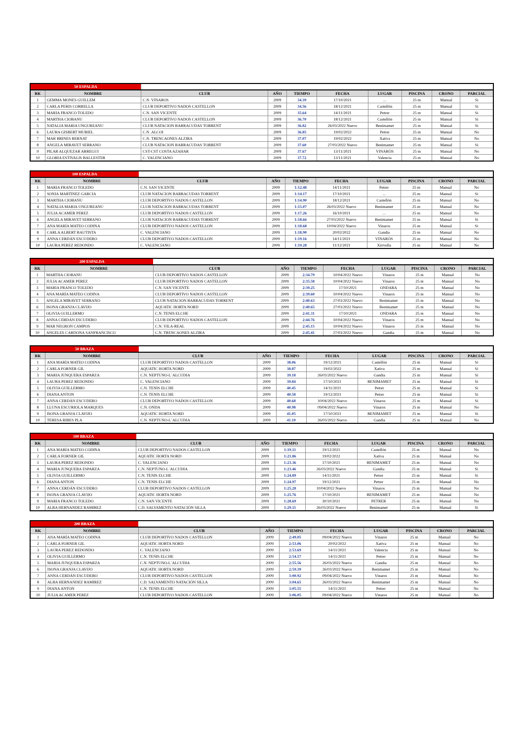| 50 ESPALDA | | | | | | | | | |
| RK | NOMBRE | CLUB | AÑO | TIEMPO | FECHA | LUGAR | PISCINA | CRONO | PARCIAL |
| 1 | GEMMA MONES GUILLEM | C.N. VINAROS | 2009 | 34.39 | 17/10/2021 | ... | 25 m | Manual | Si |
| 2 | CARLA PERIS CORBELLA | CLUB DEPORTIVO NADOS CASTELLON | 2009 | 34.56 | 18/12/2021 | Castellón | 25 m | Manual | Si |
| 3 | MARIA FRANCO TOLEDO | C.N. SAN VICENTE | 2009 | 35.64 | 14/11/2021 | Petrer | 25 m | Manual | Si |
| 4 | MARTHA CIOBANU | CLUB DEPORTIVO NADOS CASTELLON | 2009 | 36.70 | 18/12/2021 | Castellón | 25 m | Manual | Si |
| 5 | NATALIA MARIA UNGUREANU | CLUB NATACION BARRACUDAS TORRENT | 2009 | 36.82 | 26/03/2022 Nuevo | Benimamet | 25 m | Manual | Si |
| 6 | LAURA GISBERT MURIEL | C.N .ALCOI | 2009 | 36.85 | 19/02/2022 | Petrer | 25 m | Manual | No |
| 7 | MAR BRINES BERNAT | C.N. TRENCAONES ALZIRA | 2009 | 37.07 | 19/02/2022 | Xativa | 25 m | Manual | No |
| 8 | ANGELA MIRAVET SERRANO | CLUB NATACION BARRACUDAS TORRENT | 2009 | 37.60 | 27/03/2022 Nuevo | Benimamet | 25 m | Manual | Si |
| 9 | PILAR ALQUEZAR ARREGUI | CST-CST COSTA AZAHAR | 2009 | 37.67 | 13/11/2021 | VINARÒS | 25 m | Manual | No |
| 10 | GLORIA ESTIVALIS BALLESTER | C. VALENCIANO | 2009 | 37.72 | 13/11/2021 | Valencia | 25 m | Manual | No |
| 100 ESPALDA | | | | | | | | | |
| RK | NOMBRE | CLUB | AÑO | TIEMPO | FECHA | LUGAR | PISCINA | CRONO | PARCIAL |
| 1 | MARIA FRANCO TOLEDO | C.N. SAN VICENTE | 2009 | 1:12.48 | 14/11/2021 | Petrer | 25 m | Manual | No |
| 2 | SONIA MARTINEZ GARCIA | CLUB NATACION BARRACUDAS TORRENT | 2009 | 1:14.17 | 17/10/2021 | ... | 25 m | Manual | Si |
| 3 | MARTHA CIOBANU | CLUB DEPORTIVO NADOS CASTELLON | 2009 | 1:14.90 | 18/12/2021 | Castellón | 25 m | Manual | No |
| 4 | NATALIA MARIA UNGUREANU | CLUB NATACION BARRACUDAS TORRENT | 2009 | 1:15.07 | 26/03/2022 Nuevo | Benimamet | 25 m | Manual | No |
| 5 | JULIA ACAMER PEREZ | CLUB DEPORTIVO NADOS CASTELLON | 2009 | 1:17.26 | 16/10/2021 | ... | 25 m | Manual | No |
| 6 | ANGELA MIRAVET SERRANO | CLUB NATACION BARRACUDAS TORRENT | 2009 | 1:18.66 | 27/03/2022 Nuevo | Benimamet | 25 m | Manual | Si |
| 7 | ANA MARÍA MATEO CODINA | CLUB DEPORTIVO NADOS CASTELLON | 2009 | 1:18.68 | 10/04/2022 Nuevo | Vinaros | 25 m | Manual | Si |
| 8 | CARLA ALBERT BAUTISTA | C. VALENCIANO | 2009 | 1:18.90 | 20/02/2022 | Gandia | 25 m | Manual | No |
| 9 | ANNA CERDÁN ESCUDERO | CLUB DEPORTIVO NADOS CASTELLON | 2009 | 1:19.16 | 14/11/2021 | VINARÒS | 25 m | Manual | No |
| 10 | LAURA PEREZ REDONDO | C. VALENCIANO | 2009 | 1:19.28 | 11/12/2021 | Xirivella | 25 m | Manual | No |
| 200 ESPALDA | | | | | | | | | |
| RK | NOMBRE | CLUB | AÑO | TIEMPO | FECHA | LUGAR | PISCINA | CRONO | PARCIAL |
| 1 | MARTHA CIOBANU | CLUB DEPORTIVO NADOS CASTELLON | 2009 | 2:34.79 | 10/04/2022 Nuevo | Vinaros | 25 m | Manual | No |
| 2 | JULIA ACAMER PEREZ | CLUB DEPORTIVO NADOS CASTELLON | 2009 | 2:35.58 | 10/04/2022 Nuevo | Vinaros | 25 m | Manual | No |
| 3 | MARIA FRANCO TOLEDO | C.N. SAN VICENTE | 2009 | 2:39.25 | 17/10/2021 | ONDARA | 25 m | Manual | No |
| 4 | ANA MARÍA MATEO CODINA | CLUB DEPORTIVO NADOS CASTELLON | 2009 | 2:39.60 | 10/04/2022 Nuevo | Vinaros | 25 m | Manual | No |
| 5 | ANGELA MIRAVET SERRANO | CLUB NATACION BARRACUDAS TORRENT | 2009 | 2:40.63 | 27/03/2022 Nuevo | Benimamet | 25 m | Manual | No |
| 6 | ISONA GRANJA CLAVIJO | AQUATIC HORTA NORD | 2009 | 2:40.65 | 27/03/2022 Nuevo | Benimamet | 25 m | Manual | No |
| 7 | OLIVIA GUILLERMO | C.N. TENIS ELCHE | 2009 | 2:41.31 | 17/10/2021 | ONDARA | 25 m | Manual | No |
| 8 | ANNA CERDÁN ESCUDERO | CLUB DEPORTIVO NADOS CASTELLON | 2009 | 2:44.76 | 10/04/2022 Nuevo | Vinaros | 25 m | Manual | No |
| 9 | MAR NEGRON CAMPOS | C.N. VILA-REAL | 2009 | 2:45.15 | 10/04/2022 Nuevo | Vinaros | 25 m | Manual | No |
| 10 | ANGELES CARDONA SANFRANCISCO | C.N. TRENCAONES ALZIRA | 2009 | 2:45.41 | 27/03/2022 Nuevo | Gandia | 25 m | Manual | No |
| 50 BRAZA | | | | | | | | | |
| RK | NOMBRE | CLUB | AÑO | TIEMPO | FECHA | LUGAR | PISCINA | CRONO | PARCIAL |
| 1 | ANA MARÍA MATEO CODINA | CLUB DEPORTIVO NADOS CASTELLON | 2009 | 38.06 | 19/12/2021 | Castellón | 25 m | Manual | Si |
| 2 | CARLA FORNER GIL | AQUATIC HORTA NORD | 2009 | 38.87 | 19/02/2022 | Xativa | 25 m | Manual | Si |
| 3 | MARIA JUNQUERA ESPARZA | C.N. NEPTUNO-L´ALCUDIA | 2009 | 39.18 | 26/03/2022 Nuevo | Gandia | 25 m | Manual | Si |
| 4 | LAURA PEREZ REDONDO | C. VALENCIANO | 2009 | 39.84 | 17/10/2021 | BENIMAMET | 25 m | Manual | Si |
| 5 | OLIVIA GUILLERMO | C.N. TENIS ELCHE | 2009 | 40.45 | 14/11/2021 | Petrer | 25 m | Manual | Si |
| 6 | DIANA ANTON | C.N. TENIS ELCHE | 2009 | 40.58 | 19/12/2021 | Petrer | 25 m | Manual | Si |
| 7 | ANNA CERDÁN ESCUDERO | CLUB DEPORTIVO NADOS CASTELLON | 2009 | 40.68 | 10/04/2022 Nuevo | Vinaros | 25 m | Manual | Si |
| 8 | LLUNA ESCURIOLA MARQUES | C.N. ONDA | 2009 | 40.98 | 09/04/2022 Nuevo | Vinaros | 25 m | Manual | No |
| 9 | ISONA GRANJA CLAVIJO | AQUATIC HORTA NORD | 2009 | 41.05 | 17/10/2021 | BENIMAMET | 25 m | Manual | Si |
| 10 | TERESA RIBES PLA | C.N. NEPTUNO-L´ALCUDIA | 2009 | 41.10 | 26/03/2022 Nuevo | Gandia | 25 m | Manual | No |
| 100 BRAZA | | | | | | | | | |
| RK | NOMBRE | CLUB | AÑO | TIEMPO | FECHA | LUGAR | PISCINA | CRONO | PARCIAL |
| 1 | ANA MARÍA MATEO CODINA | CLUB DEPORTIVO NADOS CASTELLON | 2009 | 1:19.11 | 19/12/2021 | Castellón | 25 m | Manual | No |
| 2 | CARLA FORNER GIL | AQUATIC HORTA NORD | 2009 | 1:21.86 | 19/02/2022 | Xativa | 25 m | Manual | No |
| 3 | LAURA PEREZ REDONDO | C. VALENCIANO | 2009 | 1:23.36 | 17/10/2021 | BENIMAMET | 25 m | Manual | No |
| 4 | MARIA JUNQUERA ESPARZA | C.N. NEPTUNO-L´ALCUDIA | 2009 | 1:23.46 | 26/03/2022 Nuevo | Gandia | 25 m | Manual | Si |
| 5 | OLIVIA GUILLERMO | C.N. TENIS ELCHE | 2009 | 1:24.89 | 14/11/2021 | Petrer | 25 m | Manual | Si |
| 6 | DIANA ANTON | C.N. TENIS ELCHE | 2009 | 1:24.97 | 19/12/2021 | Petrer | 25 m | Manual | No |
| 7 | ANNA CERDÁN ESCUDERO | CLUB DEPORTIVO NADOS CASTELLON | 2009 | 1:25.28 | 10/04/2022 Nuevo | Vinaros | 25 m | Manual | No |
| 8 | ISONA GRANJA CLAVIJO | AQUATIC HORTA NORD | 2009 | 1:25.76 | 17/10/2021 | BENIMAMET | 25 m | Manual | No |
| 9 | MARIA FRANCO TOLEDO | C.N. SAN VICENTE | 2009 | 1:28.69 | 30/10/2021 | PETRER | 25 m | Manual | No |
| 10 | ALBA HERNANDEZ RAMIREZ | C.D. SALVAMENTO NATACIÓN SILLA | 2009 | 1:29.11 | 26/03/2022 Nuevo | Benimamet | 25 m | Manual | Si |
| 200 BRAZA | | | | | | | | | |
| RK | NOMBRE | CLUB | AÑO | TIEMPO | FECHA | LUGAR | PISCINA | CRONO | PARCIAL |
| 1 | ANA MARÍA MATEO CODINA | CLUB DEPORTIVO NADOS CASTELLON | 2009 | 2:49.05 | 09/04/2022 Nuevo | Vinaros | 25 m | Manual | No |
| 2 | CARLA FORNER GIL | AQUATIC HORTA NORD | 2009 | 2:53.06 | 20/02/2022 | Xativa | 25 m | Manual | No |
| 3 | LAURA PEREZ REDONDO | C. VALENCIANO | 2009 | 2:53.69 | 14/11/2021 | Valencia | 25 m | Manual | No |
| 4 | OLIVIA GUILLERMO | C.N. TENIS ELCHE | 2009 | 2:54.57 | 14/11/2021 | Petrer | 25 m | Manual | No |
| 5 | MARIA JUNQUERA ESPARZA | C.N. NEPTUNO-L´ALCUDIA | 2009 | 2:55.56 | 26/03/2022 Nuevo | Gandia | 25 m | Manual | No |
| 6 | ISONA GRANJA CLAVIJO | AQUATIC HORTA NORD | 2009 | 2:59.39 | 26/03/2022 Nuevo | Benimamet | 25 m | Manual | No |
| 7 | ANNA CERDÁN ESCUDERO | CLUB DEPORTIVO NADOS CASTELLON | 2009 | 3:00.92 | 09/04/2022 Nuevo | Vinaros | 25 m | Manual | No |
| 8 | ALBA HERNANDEZ RAMIREZ | C.D. SALVAMENTO NATACIÓN SILLA | 2009 | 3:04.65 | 26/03/2022 Nuevo | Benimamet | 25 m | Manual | No |
| 9 | DIANA ANTON | C.N. TENIS ELCHE | 2009 | 3:05.55 | 14/11/2021 | Petrer | 25 m | Manual | No |
| 10 | JULIA ACAMER PEREZ | CLUB DEPORTIVO NADOS CASTELLON | 2009 | 3:06.05 | 09/04/2022 Nuevo | Vinaros | 25 m | Manual | No |